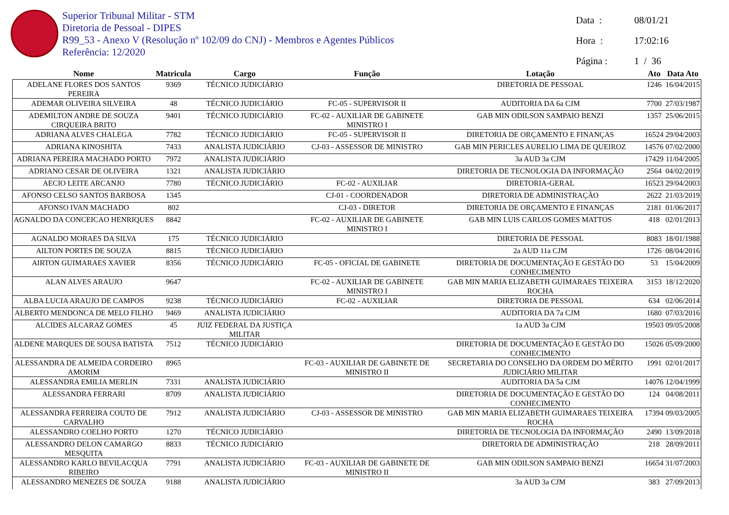Superior Tribunal Militar - STM
Diretoria de Pessoal - DIPES
R99_53 - Anexo V (Resolução nº 102/09 do CNJ) - Membros e Agentes Públicos
Referência: 12/2020
Data : 08/01/21
Hora : 17:02:16
Página : 1 / 36
| Nome | Matricula | Cargo | Função | Lotação | Ato | Data Ato |
| --- | --- | --- | --- | --- | --- | --- |
| ADELANE FLORES DOS SANTOS PEREIRA | 9369 | TÉCNICO JUDICIÁRIO | | DIRETORIA DE PESSOAL | 1246 | 16/04/2015 |
| ADEMAR OLIVEIRA SILVEIRA | 48 | TÉCNICO JUDICIÁRIO | FC-05 - SUPERVISOR II | AUDITORIA DA 6a CJM | 7700 | 27/03/1987 |
| ADEMILTON ANDRE DE SOUZA CIRQUEIRA BRITO | 9401 | TÉCNICO JUDICIÁRIO | FC-02 - AUXILIAR DE GABINETE MINISTRO I | GAB MIN ODILSON SAMPAIO BENZI | 1357 | 25/06/2015 |
| ADRIANA ALVES CHALEGA | 7782 | TÉCNICO JUDICIÁRIO | FC-05 - SUPERVISOR II | DIRETORIA DE ORÇAMENTO E FINANÇAS | 16524 | 29/04/2003 |
| ADRIANA KINOSHITA | 7433 | ANALISTA JUDICIÁRIO | CJ-03 - ASSESSOR DE MINISTRO | GAB MIN PERICLES AURELIO LIMA DE QUEIROZ | 14576 | 07/02/2000 |
| ADRIANA PEREIRA MACHADO PORTO | 7972 | ANALISTA JUDICIÁRIO | | 3a AUD 3a CJM | 17429 | 11/04/2005 |
| ADRIANO CESAR DE OLIVEIRA | 1321 | ANALISTA JUDICIÁRIO | | DIRETORIA DE TECNOLOGIA DA INFORMAÇÃO | 2564 | 04/02/2019 |
| AECIO LEITE ARCANJO | 7780 | TÉCNICO JUDICIÁRIO | FC-02 - AUXILIAR | DIRETORIA-GERAL | 16523 | 29/04/2003 |
| AFONSO CELSO SANTOS BARBOSA | 1345 | | CJ-01 - COORDENADOR | DIRETORIA DE ADMINISTRAÇÃO | 2622 | 21/03/2019 |
| AFONSO IVAN MACHADO | 802 | | CJ-03 - DIRETOR | DIRETORIA DE ORÇAMENTO E FINANÇAS | 2181 | 01/06/2017 |
| AGNALDO DA CONCEICAO HENRIQUES | 8842 | | FC-02 - AUXILIAR DE GABINETE MINISTRO I | GAB MIN LUIS CARLOS GOMES MATTOS | 418 | 02/01/2013 |
| AGNALDO MORAES DA SILVA | 175 | TÉCNICO JUDICIÁRIO | | DIRETORIA DE PESSOAL | 8083 | 18/01/1988 |
| AILTON PORTES DE SOUZA | 8815 | TÉCNICO JUDICIÁRIO | | 2a AUD 11a CJM | 1726 | 08/04/2016 |
| AIRTON GUIMARAES XAVIER | 8356 | TÉCNICO JUDICIÁRIO | FC-05 - OFICIAL DE GABINETE | DIRETORIA DE DOCUMENTAÇÃO E GESTÃO DO CONHECIMENTO | 53 | 15/04/2009 |
| ALAN ALVES ARAUJO | 9647 | | FC-02 - AUXILIAR DE GABINETE MINISTRO I | GAB MIN MARIA ELIZABETH GUIMARAES TEIXEIRA ROCHA | 3153 | 18/12/2020 |
| ALBA LUCIA ARAUJO DE CAMPOS | 9238 | TÉCNICO JUDICIÁRIO | FC-02 - AUXILIAR | DIRETORIA DE PESSOAL | 634 | 02/06/2014 |
| ALBERTO MENDONCA DE MELO FILHO | 9469 | ANALISTA JUDICIÁRIO | | AUDITORIA DA 7a CJM | 1680 | 07/03/2016 |
| ALCIDES ALCARAZ GOMES | 45 | JUIZ FEDERAL DA JUSTIÇA MILITAR | | 1a AUD 3a CJM | 19503 | 09/05/2008 |
| ALDENE MARQUES DE SOUSA BATISTA | 7512 | TÉCNICO JUDICIÁRIO | | DIRETORIA DE DOCUMENTAÇÃO E GESTÃO DO CONHECIMENTO | 15026 | 05/09/2000 |
| ALESSANDRA DE ALMEIDA CORDEIRO AMORIM | 8965 | | FC-03 - AUXILIAR DE GABINETE DE MINISTRO II | SECRETARIA DO CONSELHO DA ORDEM DO MÉRITO JUDICIÁRIO MILITAR | 1991 | 02/01/2017 |
| ALESSANDRA EMILIA MERLIN | 7331 | ANALISTA JUDICIÁRIO | | AUDITORIA DA 5a CJM | 14076 | 12/04/1999 |
| ALESSANDRA FERRARI | 8709 | ANALISTA JUDICIÁRIO | | DIRETORIA DE DOCUMENTAÇÃO E GESTÃO DO CONHECIMENTO | 124 | 04/08/2011 |
| ALESSANDRA FERREIRA COUTO DE CARVALHO | 7912 | ANALISTA JUDICIÁRIO | CJ-03 - ASSESSOR DE MINISTRO | GAB MIN MARIA ELIZABETH GUIMARAES TEIXEIRA ROCHA | 17394 | 09/03/2005 |
| ALESSANDRO COELHO PORTO | 1270 | TÉCNICO JUDICIÁRIO | | DIRETORIA DE TECNOLOGIA DA INFORMAÇÃO | 2490 | 13/09/2018 |
| ALESSANDRO DELON CAMARGO MESQUITA | 8833 | TÉCNICO JUDICIÁRIO | | DIRETORIA DE ADMINISTRAÇÃO | 218 | 28/09/2011 |
| ALESSANDRO KARLO BEVILACQUA RIBEIRO | 7791 | ANALISTA JUDICIÁRIO | FC-03 - AUXILIAR DE GABINETE DE MINISTRO II | GAB MIN ODILSON SAMPAIO BENZI | 16654 | 31/07/2003 |
| ALESSANDRO MENEZES DE SOUZA | 9188 | ANALISTA JUDICIÁRIO | | 3a AUD 3a CJM | 383 | 27/09/2013 |